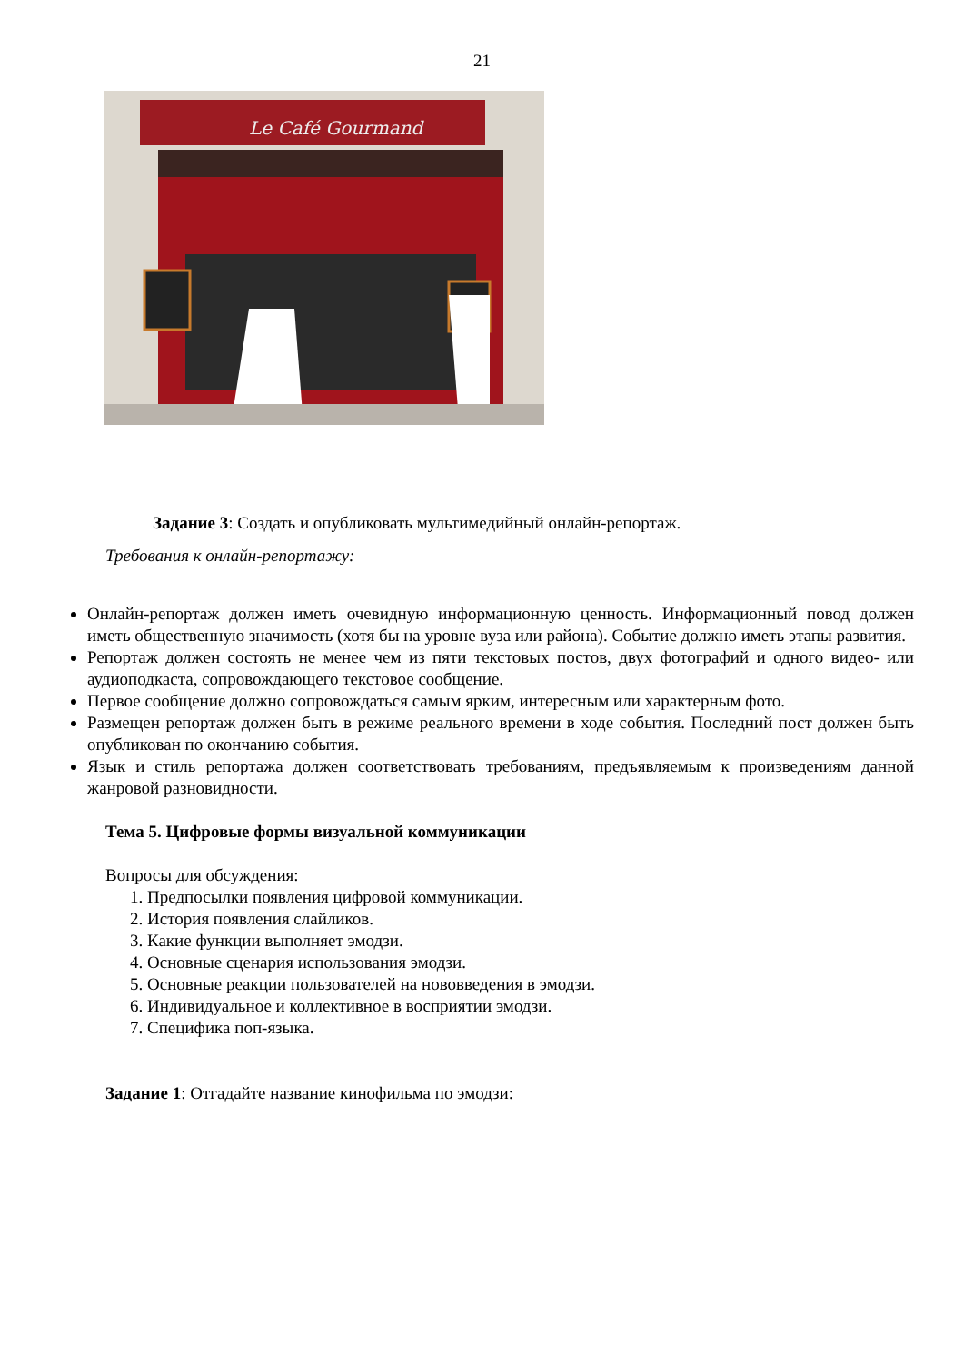21
Le Café Gourmand
Задание 3: Создать и опубликовать мультимедийный онлайн-репортаж.
Требования к онлайн-репортажу:
Онлайн-репортаж должен иметь очевидную информационную ценность. Информационный повод должен иметь общественную значимость (хотя бы на уровне вуза или района). Событие должно иметь этапы развития.
Репортаж должен состоять не менее чем из пяти текстовых постов, двух фотографий и одного видео- или аудиоподкаста, сопровождающего текстовое сообщение.
Первое сообщение должно сопровождаться самым ярким, интересным или характерным фото.
Размещен репортаж должен быть в режиме реального времени в ходе события. Последний пост должен быть опубликован по окончанию события.
Язык и стиль репортажа должен соответствовать требованиям, предъявляемым к произведениям данной жанровой разновидности.
Тема 5. Цифровые формы визуальной коммуникации
Вопросы для обсуждения:
1. Предпосылки появления цифровой коммуникации.
2. История появления слайликов.
3. Какие функции выполняет эмодзи.
4. Основные сценария использования эмодзи.
5. Основные реакции пользователей на нововведения в эмодзи.
6. Индивидуальное и коллективное в восприятии эмодзи.
7. Специфика поп-языка.
Задание 1: Отгадайте название кинофильма по эмодзи: